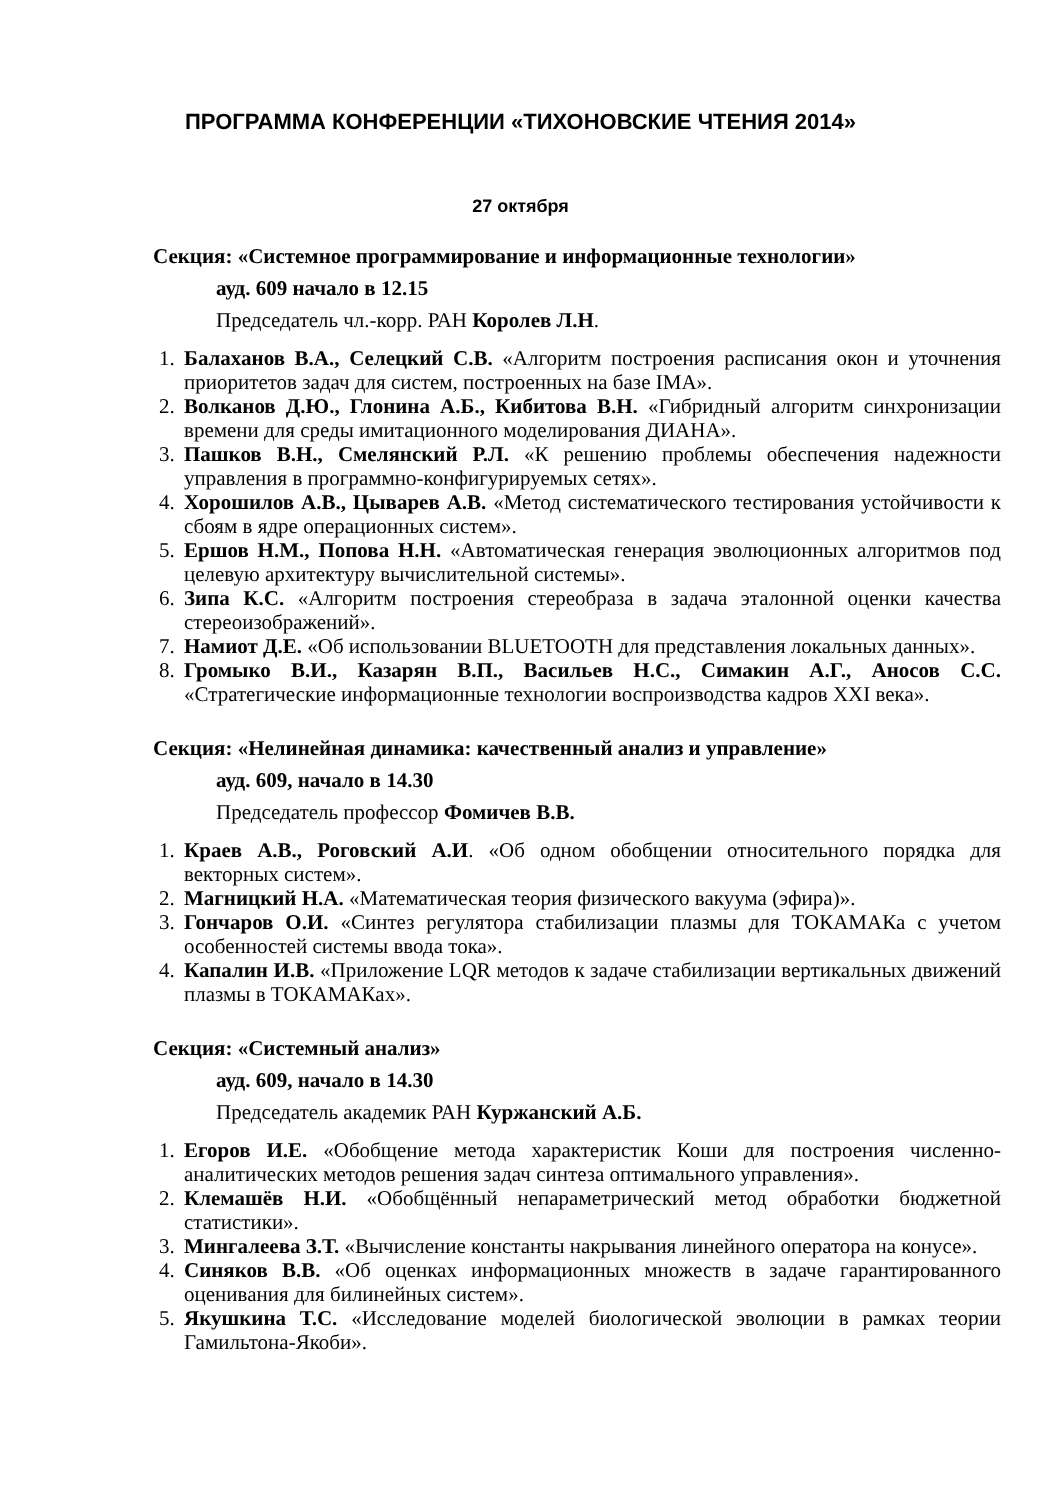ПРОГРАММА КОНФЕРЕНЦИИ «ТИХОНОВСКИЕ ЧТЕНИЯ 2014»
27 октября
Секция: «Системное программирование и информационные технологии»
ауд. 609 начало в 12.15
Председатель чл.-корр. РАН Королев Л.Н.
1. Балаханов В.А., Селецкий С.В. «Алгоритм построения расписания окон и уточнения приоритетов задач для систем, построенных на базе IMA».
2. Волканов Д.Ю., Глонина А.Б., Кибитова В.Н. «Гибридный алгоритм синхронизации времени для среды имитационного моделирования ДИАНА».
3. Пашков В.Н., Смелянский Р.Л. «К решению проблемы обеспечения надежности управления в программно-конфигурируемых сетях».
4. Хорошилов А.В., Цыварев А.В. «Метод систематического тестирования устойчивости к сбоям в ядре операционных систем».
5. Ершов Н.М., Попова Н.Н. «Автоматическая генерация эволюционных алгоритмов под целевую архитектуру вычислительной системы».
6. Зипа К.С. «Алгоритм построения стереобраза в задача эталонной оценки качества стереоизображений».
7. Намиот Д.Е. «Об использовании BLUETOOTH для представления локальных данных».
8. Громыко В.И., Казарян В.П., Васильев Н.С., Симакин А.Г., Аносов С.С. «Стратегические информационные технологии воспроизводства кадров XXI века».
Секция: «Нелинейная динамика: качественный анализ и управление»
ауд. 609, начало в 14.30
Председатель профессор Фомичев В.В.
1. Краев А.В., Роговский А.И. «Об одном обобщении относительного порядка для векторных систем».
2. Магницкий Н.А. «Математическая теория физического вакуума (эфира)».
3. Гончаров О.И. «Синтез регулятора стабилизации плазмы для ТОКАМАКа с учетом особенностей системы ввода тока».
4. Капалин И.В. «Приложение LQR методов к задаче стабилизации вертикальных движений плазмы в ТОКАМАКах».
Секция: «Системный анализ»
ауд. 609, начало в 14.30
Председатель академик РАН Куржанский А.Б.
1. Егоров И.Е. «Обобщение метода характеристик Коши для построения численно-аналитических методов решения задач синтеза оптимального управления».
2. Клемашёв Н.И. «Обобщённый непараметрический метод обработки бюджетной статистики».
3. Мингалеева З.Т. «Вычисление константы накрывания линейного оператора на конусе».
4. Синяков В.В. «Об оценках информационных множеств в задаче гарантированного оценивания для билинейных систем».
5. Якушкина Т.С. «Исследование моделей биологической эволюции в рамках теории Гамильтона-Якоби».